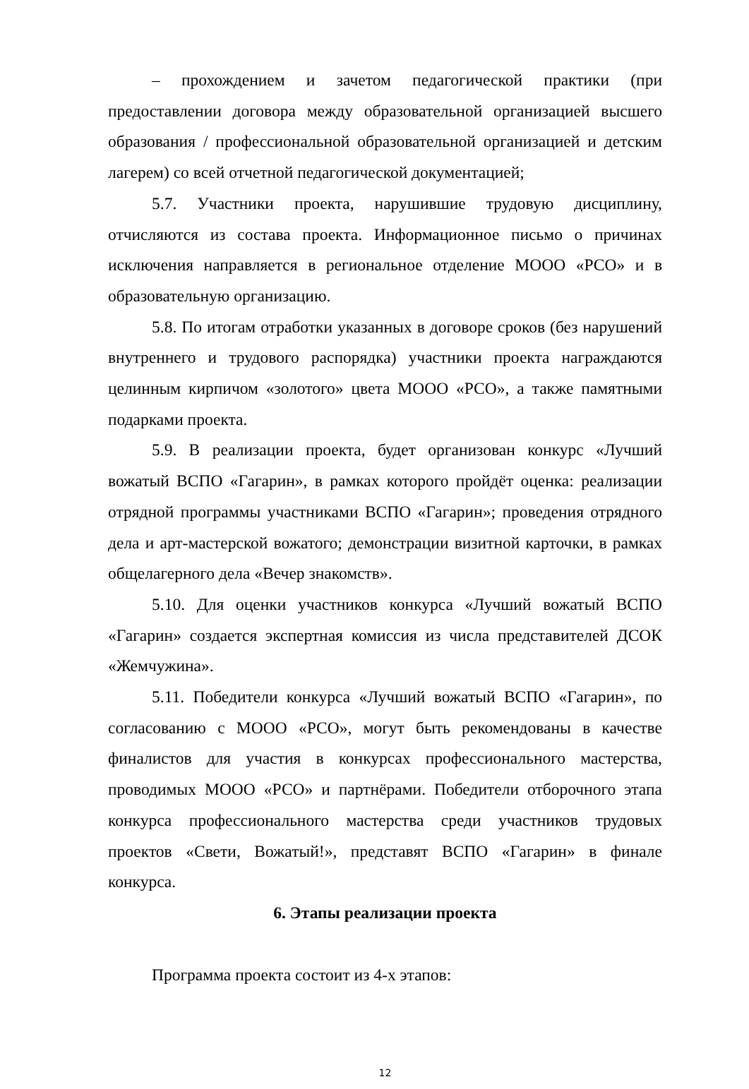– прохождением и зачетом педагогической практики (при предоставлении договора между образовательной организацией высшего образования / профессиональной образовательной организацией и детским лагерем) со всей отчетной педагогической документацией;
5.7. Участники проекта, нарушившие трудовую дисциплину, отчисляются из состава проекта. Информационное письмо о причинах исключения направляется в региональное отделение МООО «РСО» и в образовательную организацию.
5.8. По итогам отработки указанных в договоре сроков (без нарушений внутреннего и трудового распорядка) участники проекта награждаются целинным кирпичом «золотого» цвета МООО «РСО», а также памятными подарками проекта.
5.9. В реализации проекта, будет организован конкурс «Лучший вожатый ВСПО «Гагарин», в рамках которого пройдёт оценка: реализации отрядной программы участниками ВСПО «Гагарин»; проведения отрядного дела и арт-мастерской вожатого; демонстрации визитной карточки, в рамках общелагерного дела «Вечер знакомств».
5.10. Для оценки участников конкурса «Лучший вожатый ВСПО «Гагарин» создается экспертная комиссия из числа представителей ДСОК «Жемчужина».
5.11. Победители конкурса «Лучший вожатый ВСПО «Гагарин», по согласованию с МООО «РСО», могут быть рекомендованы в качестве финалистов для участия в конкурсах профессионального мастерства, проводимых МООО «РСО» и партнёрами. Победители отборочного этапа конкурса профессионального мастерства среди участников трудовых проектов «Свети, Вожатый!», представят ВСПО «Гагарин» в финале конкурса.
6. Этапы реализации проекта
Программа проекта состоит из 4-х этапов:
12